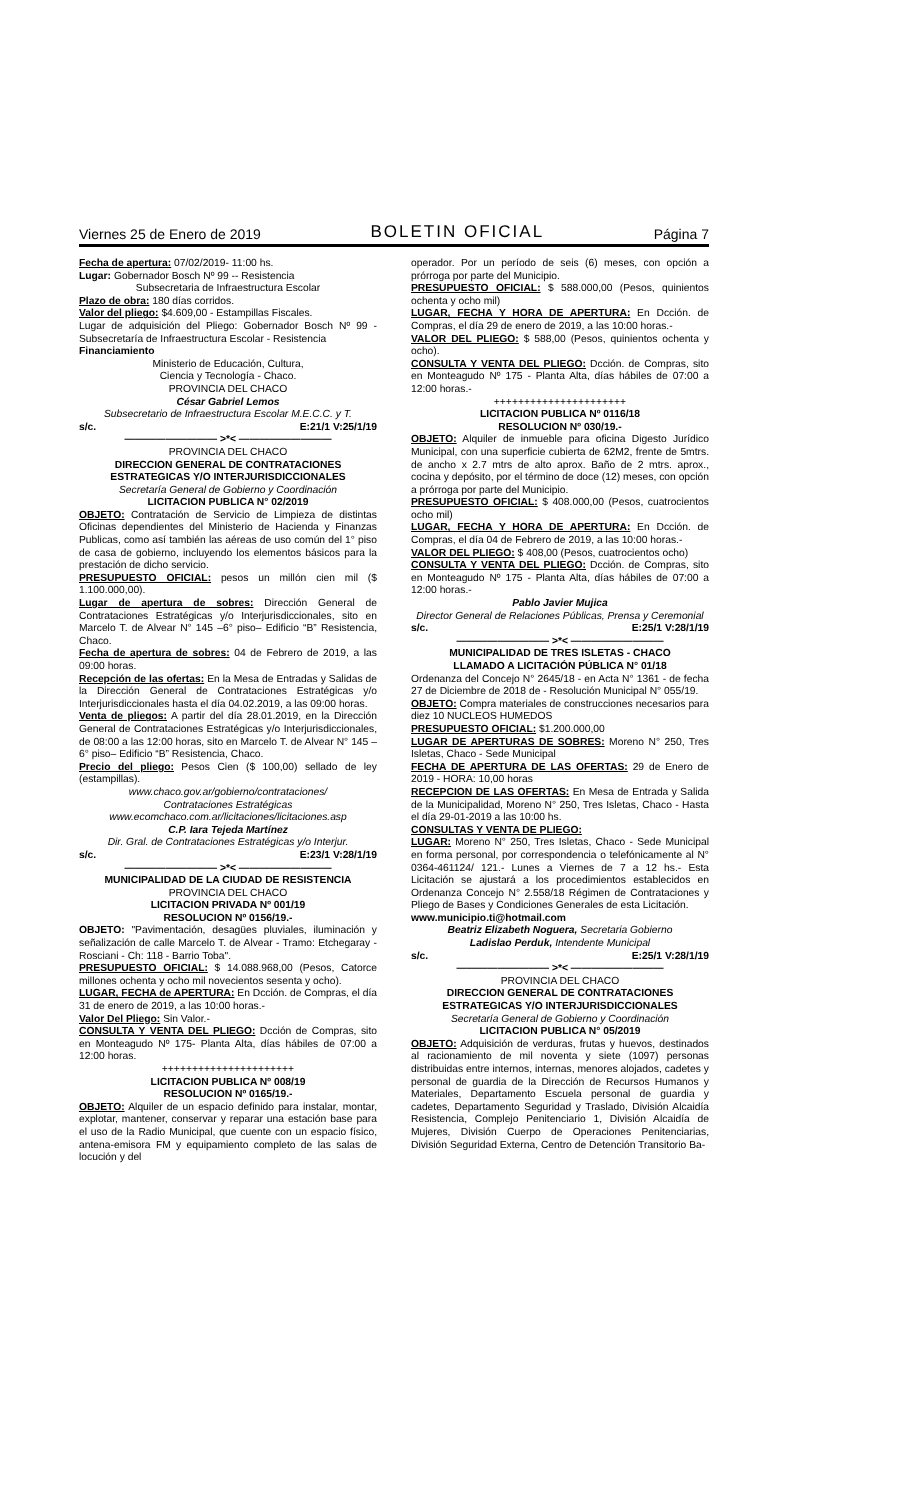Viernes 25 de Enero de 2019 BOLETIN OFICIAL Página 7
Fecha de apertura: 07/02/2019- 11:00 hs.
Lugar: Gobernador Bosch Nº 99 -- Resistencia
Subsecretaria de Infraestructura Escolar
Plazo de obra: 180 días corridos.
Valor del pliego: $4.609,00 - Estampillas Fiscales.
Lugar de adquisición del Pliego: Gobernador Bosch Nº 99 - Subsecretaría de Infraestructura Escolar - Resistencia
Financiamiento
Ministerio de Educación, Cultura,
Ciencia y Tecnología - Chaco.
PROVINCIA DEL CHACO
César Gabriel Lemos
Subsecretario de Infraestructura Escolar M.E.C.C. y T.
s/c. E:21/1 V:25/1/19
————————— >*< —————————
PROVINCIA DEL CHACO
DIRECCION GENERAL DE CONTRATACIONES ESTRATEGICAS Y/O INTERJURISDICCIONALES
Secretaría General de Gobierno y Coordinación
LICITACION PUBLICA N° 02/2019
OBJETO: Contratación de Servicio de Limpieza de distintas Oficinas dependientes del Ministerio de Hacienda y Finanzas Publicas, como así también las aéreas de uso común del 1° piso de casa de gobierno, incluyendo los elementos básicos para la prestación de dicho servicio.
PRESUPUESTO OFICIAL: pesos un millón cien mil ($ 1.100.000,00).
Lugar de apertura de sobres: Dirección General de Contrataciones Estratégicas y/o Interjurisdiccionales, sito en Marcelo T. de Alvear N° 145 –6° piso– Edificio “B” Resistencia, Chaco.
Fecha de apertura de sobres: 04 de Febrero de 2019, a las 09:00 horas.
Recepción de las ofertas: En la Mesa de Entradas y Salidas de la Dirección General de Contrataciones Estratégicas y/o Interjurisdiccionales hasta el día 04.02.2019, a las 09:00 horas.
Venta de pliegos: A partir del día 28.01.2019, en la Dirección General de Contrataciones Estratégicas y/o Interjurisdiccionales, de 08:00 a las 12:00 horas, sito en Marcelo T. de Alvear N° 145 –6° piso– Edificio “B” Resistencia, Chaco.
Precio del pliego: Pesos Cien ($ 100,00) sellado de ley (estampillas).
www.chaco.gov.ar/gobierno/contrataciones/
Contrataciones Estratégicas
www.ecomchaco.com.ar/licitaciones/licitaciones.asp
C.P. Iara Tejeda Martínez
Dir. Gral. de Contrataciones Estratégicas y/o Interjur.
s/c. E:23/1 V:28/1/19
————————— >*< —————————
MUNICIPALIDAD DE LA CIUDAD DE RESISTENCIA
PROVINCIA DEL CHACO
LICITACION PRIVADA Nº 001/19
RESOLUCION Nº 0156/19.-
OBJETO: "Pavimentación, desagües pluviales, iluminación y señalización de calle Marcelo T. de Alvear - Tramo: Etchegaray - Rosciani - Ch: 118 - Barrio Toba".
PRESUPUESTO OFICIAL: $ 14.088.968,00 (Pesos, Catorce millones ochenta y ocho mil novecientos sesenta y ocho).
LUGAR, FECHA de APERTURA: En Dcción. de Compras, el día 31 de enero de 2019, a las 10:00 horas.-
Valor Del Pliego: Sin Valor.-
CONSULTA Y VENTA DEL PLIEGO: Dcción de Compras, sito en Monteagudo Nº 175- Planta Alta, días hábiles de 07:00 a 12:00 horas.
++++++++++++++++++++++
LICITACION PUBLICA Nº 008/19
RESOLUCION Nº 0165/19.-
OBJETO: Alquiler de un espacio definido para instalar, montar, explotar, mantener, conservar y reparar una estación base para el uso de la Radio Municipal, que cuente con un espacio físico, antena-emisora FM y equipamiento completo de las salas de locución y del
operador. Por un período de seis (6) meses, con opción a prórroga por parte del Municipio.
PRESUPUESTO OFICIAL: $ 588.000,00 (Pesos, quinientos ochenta y ocho mil)
LUGAR, FECHA Y HORA DE APERTURA: En Dcción. de Compras, el día 29 de enero de 2019, a las 10:00 horas.-
VALOR DEL PLIEGO: $ 588,00 (Pesos, quinientos ochenta y ocho).
CONSULTA Y VENTA DEL PLIEGO: Dcción. de Compras, sito en Monteagudo Nº 175 - Planta Alta, días hábiles de 07:00 a 12:00 horas.-
++++++++++++++++++++++
LICITACION PUBLICA Nº 0116/18
RESOLUCION Nº 030/19.-
OBJETO: Alquiler de inmueble para oficina Digesto Jurídico Municipal, con una superficie cubierta de 62M2, frente de 5mtrs. de ancho x 2.7 mtrs de alto aprox. Baño de 2 mtrs. aprox., cocina y depósito, por el término de doce (12) meses, con opción a prórroga por parte del Municipio.
PRESUPUESTO OFICIAL: $ 408.000,00 (Pesos, cuatrocientos ocho mil)
LUGAR, FECHA Y HORA DE APERTURA: En Dcción. de Compras, el día 04 de Febrero de 2019, a las 10:00 horas.-
VALOR DEL PLIEGO: $ 408,00 (Pesos, cuatrocientos ocho)
CONSULTA Y VENTA DEL PLIEGO: Dcción. de Compras, sito en Monteagudo Nº 175 - Planta Alta, días hábiles de 07:00 a 12:00 horas.-
Pablo Javier Mujica
Director General de Relaciones Públicas, Prensa y Ceremonial
s/c. E:25/1 V:28/1/19
————————— >*< —————————
MUNICIPALIDAD DE TRES ISLETAS - CHACO
LLAMADO A LICITACIÓN PÚBLICA N° 01/18
Ordenanza del Concejo N° 2645/18 - en Acta N° 1361 - de fecha 27 de Diciembre de 2018 de - Resolución Municipal N° 055/19.
OBJETO: Compra materiales de construcciones necesarios para diez 10 NUCLEOS HUMEDOS
PRESUPUESTO OFICIAL: $1.200.000,00
LUGAR DE APERTURAS DE SOBRES: Moreno N° 250, Tres Isletas, Chaco - Sede Municipal
FECHA DE APERTURA DE LAS OFERTAS: 29 de Enero de 2019 - HORA: 10,00 horas
RECEPCION DE LAS OFERTAS: En Mesa de Entrada y Salida de la Municipalidad, Moreno N° 250, Tres Isletas, Chaco - Hasta el día 29-01-2019 a las 10:00 hs.
CONSULTAS Y VENTA DE PLIEGO:
LUGAR: Moreno N° 250, Tres Isletas, Chaco - Sede Municipal en forma personal, por correspondencia o telefónicamente al N° 0364-461124/ 121.- Lunes a Viernes de 7 a 12 hs.- Esta Licitación se ajustará a los procedimientos establecidos en Ordenanza Concejo N° 2.558/18 Régimen de Contrataciones y Pliego de Bases y Condiciones Generales de esta Licitación.
www.municipio.ti@hotmail.com
Beatriz Elizabeth Noguera, Secretaria Gobierno
Ladislao Perduk, Intendente Municipal
s/c. E:25/1 V:28/1/19
————————— >*< —————————
PROVINCIA DEL CHACO
DIRECCION GENERAL DE CONTRATACIONES ESTRATEGICAS Y/O INTERJURISDICCIONALES
Secretaría General de Gobierno y Coordinación
LICITACION PUBLICA N° 05/2019
OBJETO: Adquisición de verduras, frutas y huevos, destinados al racionamiento de mil noventa y siete (1097) personas distribuidas entre internos, internas, menores alojados, cadetes y personal de guardia de la Dirección de Recursos Humanos y Materiales, Departamento Escuela personal de guardia y cadetes, Departamento Seguridad y Traslado, División Alcaidía Resistencia, Complejo Penitenciario 1, División Alcaidía de Mujeres, División Cuerpo de Operaciones Penitenciarias, División Seguridad Externa, Centro de Detención Transitorio Ba-